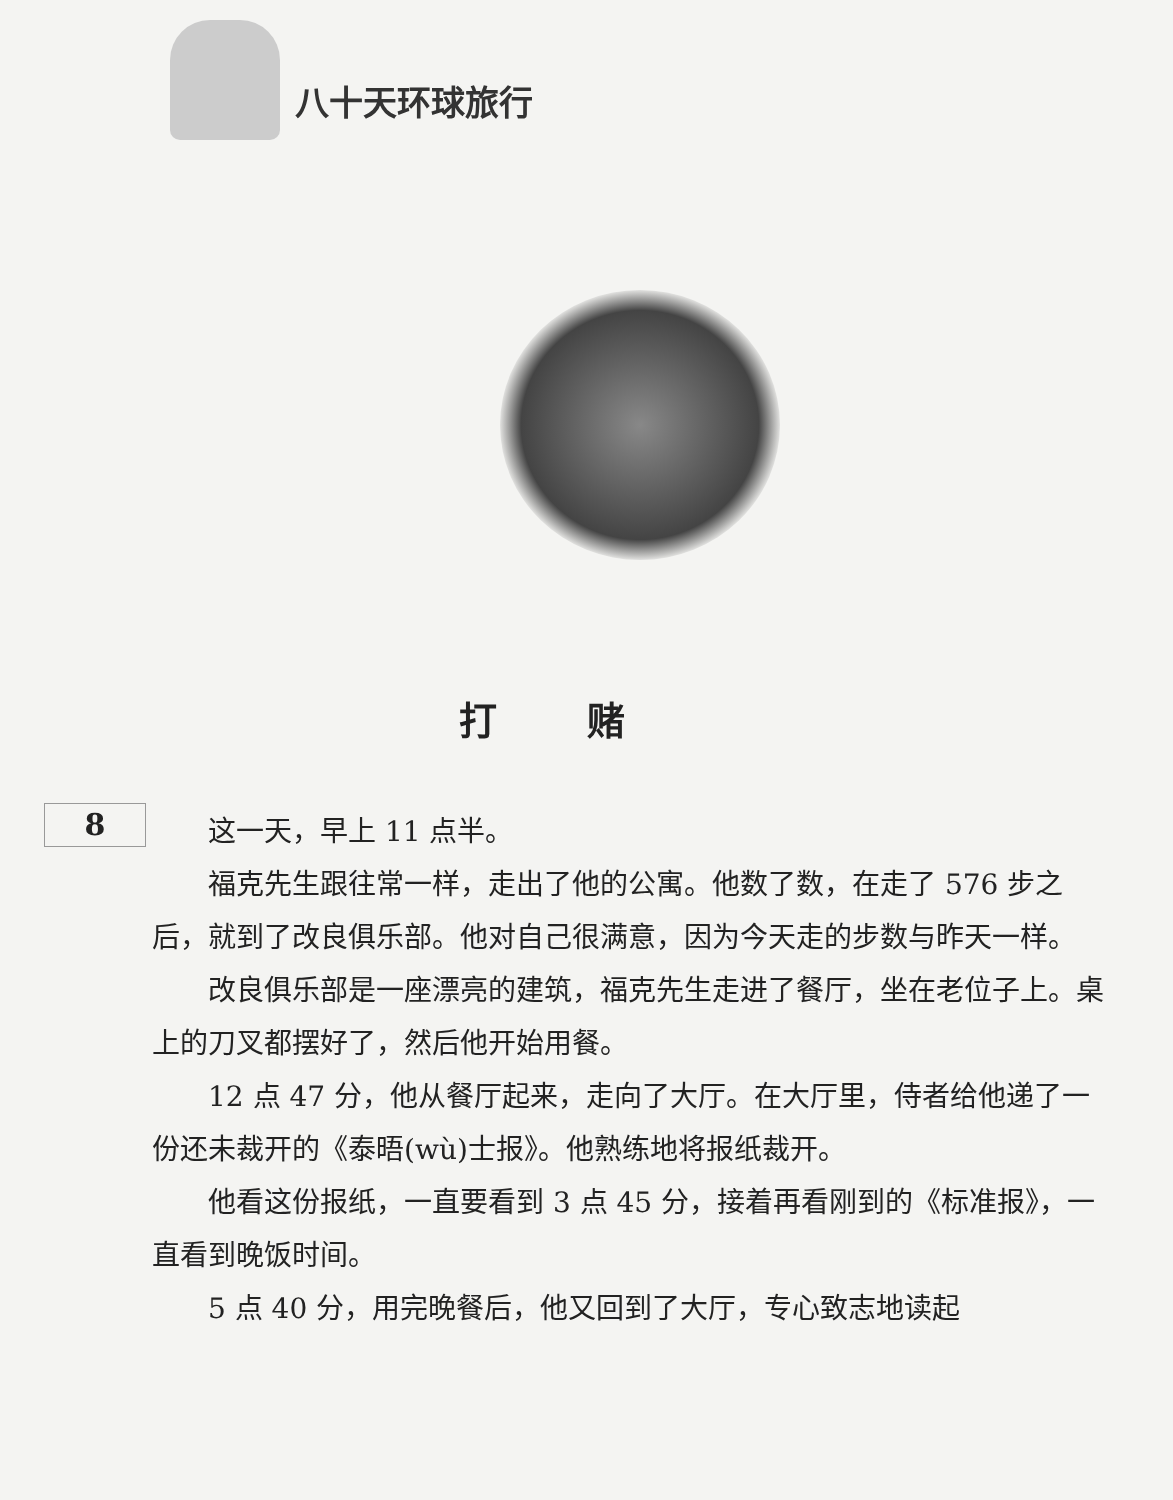八十天环球旅行
打赌
8
这一天，早上 11 点半。
福克先生跟往常一样，走出了他的公寓。他数了数，在走了 576 步之后，就到了改良俱乐部。他对自己很满意，因为今天走的步数与昨天一样。
改良俱乐部是一座漂亮的建筑，福克先生走进了餐厅，坐在老位子上。桌上的刀叉都摆好了，然后他开始用餐。
12 点 47 分，他从餐厅起来，走向了大厅。在大厅里，侍者给他递了一份还未裁开的《泰晤(wù)士报》。他熟练地将报纸裁开。
他看这份报纸，一直要看到 3 点 45 分，接着再看刚到的《标准报》，一直看到晚饭时间。
5 点 40 分，用完晚餐后，他又回到了大厅，专心致志地读起